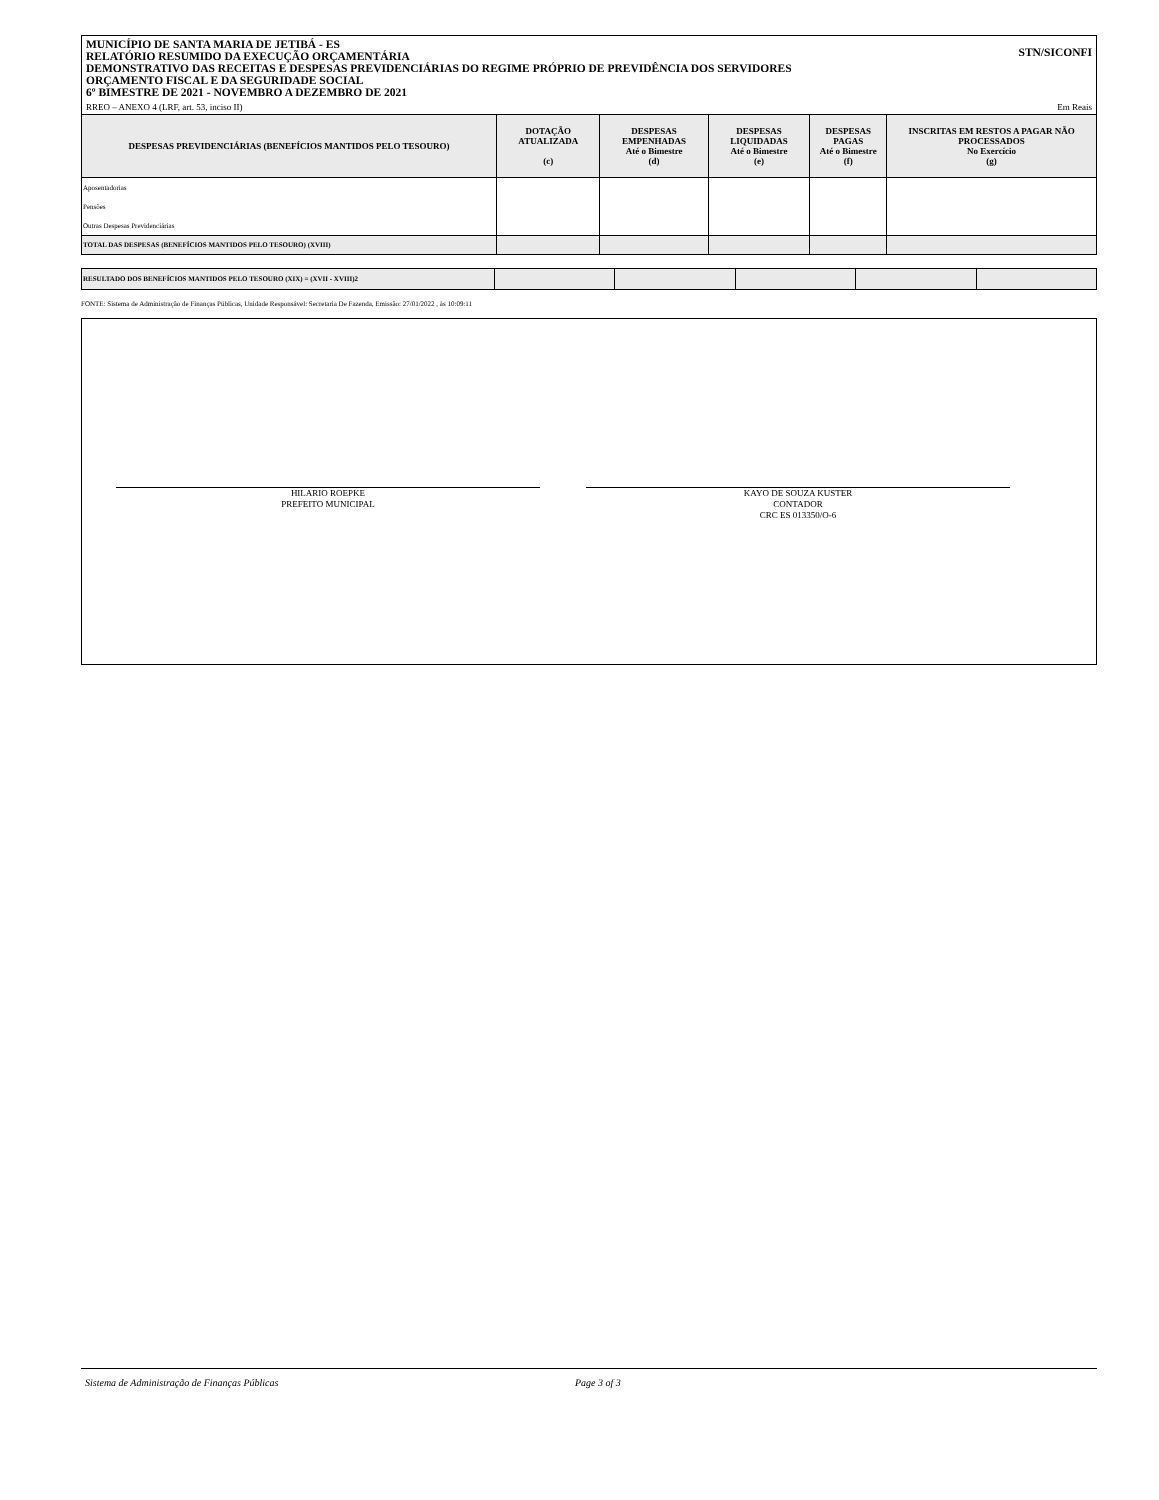MUNICÍPIO DE SANTA MARIA DE JETIBÁ - ES
RELATÓRIO RESUMIDO DA EXECUÇÃO ORÇAMENTÁRIA
DEMONSTRATIVO DAS RECEITAS E DESPESAS PREVIDENCIÁRIAS DO REGIME PRÓPRIO DE PREVIDÊNCIA DOS SERVIDORES
ORÇAMENTO FISCAL E DA SEGURIDADE SOCIAL
6º BIMESTRE DE 2021 - NOVEMBRO A DEZEMBRO DE 2021
STN/SICONFI
RREO – ANEXO 4 (LRF, art. 53, inciso II) Em Reais
| DESPESAS PREVIDENCIÁRIAS (BENEFÍCIOS MANTIDOS PELO TESOURO) | DOTAÇÃO ATUALIZADA (c) | DESPESAS EMPENHADAS Até o Bimestre (d) | DESPESAS LIQUIDADAS Até o Bimestre (e) | DESPESAS PAGAS Até o Bimestre (f) | INSCRITAS EM RESTOS A PAGAR NÃO PROCESSADOS No Exercício (g) |
| --- | --- | --- | --- | --- | --- |
| Aposentadorias | | | | | |
| Pensões | | | | | |
| Outras Despesas Previdenciárias | | | | | |
| TOTAL DAS DESPESAS (BENEFÍCIOS MANTIDOS PELO TESOURO) (XVIII) | | | | | |
| RESULTADO DOS BENEFÍCIOS MANTIDOS PELO TESOURO (XIX) = (XVII - XVIII)2 | | | | | |
FONTE: Sistema de Administração de Finanças Públicas, Unidade Responsável: Secretaria De Fazenda, Emissão: 27/01/2022 , às 10:09:11
HILARIO ROEPKE
PREFEITO MUNICIPAL
KAYO DE SOUZA KUSTER
CONTADOR
CRC ES 013350/O-6
Sistema de Administração de Finanças Públicas Page 3 of 3